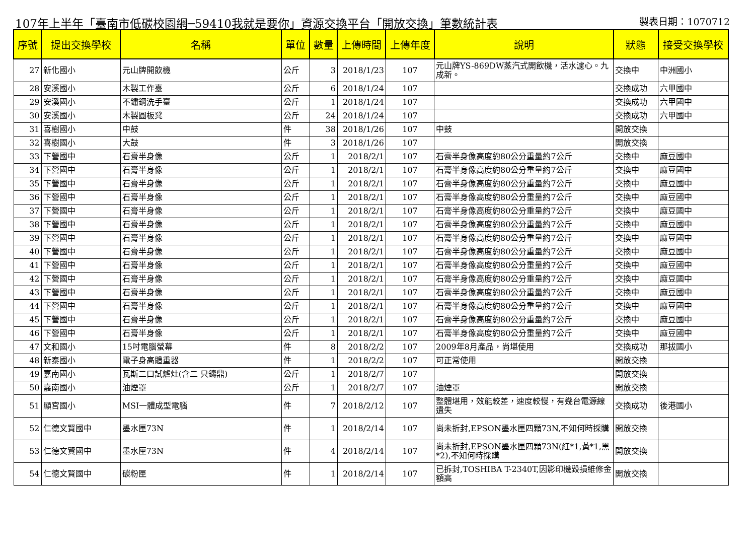107年上半年「臺南市低碳校園網─59410我就是要你」資源交換平台「開放交換」筆數統計表 製表日期：1070712
| 序號 | 提出交換學校 | 名稱 | 單位 | 數量 | 上傳時間 | 上傳年度 | 說明 | 狀態 | 接受交換學校 |
| --- | --- | --- | --- | --- | --- | --- | --- | --- | --- |
| 27 | 新化國小 | 元山牌開飲機 | 公斤 | 3 | 2018/1/23 | 107 | 元山牌YS-869DW蒸汽式開飲機，活水濾心。九成新。 | 交換中 | 中洲國小 |
| 28 | 安溪國小 | 木製工作臺 | 公斤 | 6 | 2018/1/24 | 107 | | 交換成功 | 六甲國中 |
| 29 | 安溪國小 | 不鏽鋼洗手臺 | 公斤 | 1 | 2018/1/24 | 107 | | 交換成功 | 六甲國中 |
| 30 | 安溪國小 | 木製圓板凳 | 公斤 | 24 | 2018/1/24 | 107 | | 交換成功 | 六甲國中 |
| 31 | 喜樹國小 | 中鼓 | 件 | 38 | 2018/1/26 | 107 | 中鼓 | 開放交換 | |
| 32 | 喜樹國小 | 大鼓 | 件 | 3 | 2018/1/26 | 107 | | 開放交換 | |
| 33 | 下營國中 | 石膏半身像 | 公斤 | 1 | 2018/2/1 | 107 | 石膏半身像高度約80公分重量約7公斤 | 交換中 | 麻豆國中 |
| 34 | 下營國中 | 石膏半身像 | 公斤 | 1 | 2018/2/1 | 107 | 石膏半身像高度約80公分重量約7公斤 | 交換中 | 麻豆國中 |
| 35 | 下營國中 | 石膏半身像 | 公斤 | 1 | 2018/2/1 | 107 | 石膏半身像高度約80公分重量約7公斤 | 交換中 | 麻豆國中 |
| 36 | 下營國中 | 石膏半身像 | 公斤 | 1 | 2018/2/1 | 107 | 石膏半身像高度約80公分重量約7公斤 | 交換中 | 麻豆國中 |
| 37 | 下營國中 | 石膏半身像 | 公斤 | 1 | 2018/2/1 | 107 | 石膏半身像高度約80公分重量約7公斤 | 交換中 | 麻豆國中 |
| 38 | 下營國中 | 石膏半身像 | 公斤 | 1 | 2018/2/1 | 107 | 石膏半身像高度約80公分重量約7公斤 | 交換中 | 麻豆國中 |
| 39 | 下營國中 | 石膏半身像 | 公斤 | 1 | 2018/2/1 | 107 | 石膏半身像高度約80公分重量約7公斤 | 交換中 | 麻豆國中 |
| 40 | 下營國中 | 石膏半身像 | 公斤 | 1 | 2018/2/1 | 107 | 石膏半身像高度約80公分重量約7公斤 | 交換中 | 麻豆國中 |
| 41 | 下營國中 | 石膏半身像 | 公斤 | 1 | 2018/2/1 | 107 | 石膏半身像高度約80公分重量約7公斤 | 交換中 | 麻豆國中 |
| 42 | 下營國中 | 石膏半身像 | 公斤 | 1 | 2018/2/1 | 107 | 石膏半身像高度約80公分重量約7公斤 | 交換中 | 麻豆國中 |
| 43 | 下營國中 | 石膏半身像 | 公斤 | 1 | 2018/2/1 | 107 | 石膏半身像高度約80公分重量約7公斤 | 交換中 | 麻豆國中 |
| 44 | 下營國中 | 石膏半身像 | 公斤 | 1 | 2018/2/1 | 107 | 石膏半身像高度約80公分重量約7公斤 | 交換中 | 麻豆國中 |
| 45 | 下營國中 | 石膏半身像 | 公斤 | 1 | 2018/2/1 | 107 | 石膏半身像高度約80公分重量約7公斤 | 交換中 | 麻豆國中 |
| 46 | 下營國中 | 石膏半身像 | 公斤 | 1 | 2018/2/1 | 107 | 石膏半身像高度約80公分重量約7公斤 | 交換中 | 麻豆國中 |
| 47 | 文和國小 | 15吋電腦螢幕 | 件 | 8 | 2018/2/2 | 107 | 2009年8月產品，尚堪使用 | 交換成功 | 那拔國小 |
| 48 | 新泰國小 | 電子身高體重器 | 件 | 1 | 2018/2/2 | 107 | 可正常使用 | 開放交換 | |
| 49 | 嘉南國小 | 瓦斯二口試爐灶(含二 只鑄鼎) | 公斤 | 1 | 2018/2/7 | 107 | | 開放交換 | |
| 50 | 嘉南國小 | 油煙罩 | 公斤 | 1 | 2018/2/7 | 107 | 油煙罩 | 開放交換 | |
| 51 | 顯宮國小 | MSI一體成型電腦 | 件 | 7 | 2018/2/12 | 107 | 整體堪用，效能較差，速度較慢，有幾台電源線遺失 | 交換成功 | 後港國小 |
| 52 | 仁德文賢國中 | 墨水匣73N | 件 | 1 | 2018/2/14 | 107 | 尚未折封,EPSON墨水匣四顆73N,不知何時採購 | 開放交換 | |
| 53 | 仁德文賢國中 | 墨水匣73N | 件 | 4 | 2018/2/14 | 107 | 尚未折封,EPSON墨水匣四顆73N(紅*1,黃*1,黑*2),不知何時採購 | 開放交換 | |
| 54 | 仁德文賢國中 | 碳粉匣 | 件 | 1 | 2018/2/14 | 107 | 已拆封,TOSHIBA T-2340T,因影印機毀損維修金額高 | 開放交換 | |